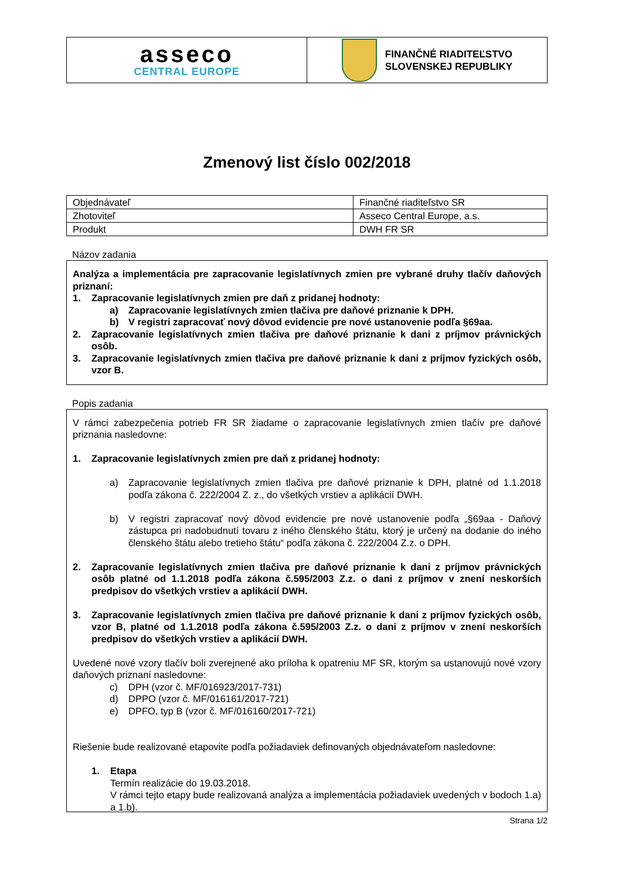asseco
CENTRAL EUROPE
FINANČNÉ RIADITEĽSTVO
SLOVENSKEJ REPUBLIKY
Zmenový list číslo 002/2018
| Objednávateľ | Finančné riaditeľstvo SR |
| Zhotoviteľ | Asseco Central Europe, a.s. |
| Produkt | DWH FR SR |
Názov zadania
Analýza a implementácia pre zapracovanie legislatívnych zmien pre vybrané druhy tlačív daňových priznaní:
1. Zapracovanie legislatívnych zmien pre daň z pridanej hodnoty:
a) Zapracovanie legislatívnych zmien tlačiva pre daňové priznanie k DPH.
b) V registri zapracovať nový dôvod evidencie pre nové ustanovenie podľa §69aa.
2. Zapracovanie legislatívnych zmien tlačiva pre daňové priznanie k dani z príjmov právnických osôb.
3. Zapracovanie legislatívnych zmien tlačiva pre daňové priznanie k dani z príjmov fyzických osôb, vzor B.
Popis zadania
V rámci zabezpečenia potrieb FR SR žiadame o zapracovanie legislatívnych zmien tlačív pre daňové priznania nasledovne:
1. Zapracovanie legislatívnych zmien pre daň z pridanej hodnoty:
a) Zapracovanie legislatívnych zmien tlačiva pre daňové priznanie k DPH, platné od 1.1.2018 podľa zákona č. 222/2004 Z. z., do všetkých vrstiev a aplikácií DWH.
b) V registri zapracovať nový dôvod evidencie pre nové ustanovenie podľa „§69aa - Daňový zástupca pri nadobudnutí tovaru z iného členského štátu, ktorý je určený na dodanie do iného členského štátu alebo tretieho štátu“ podľa zákona č. 222/2004 Z.z. o DPH.
2. Zapracovanie legislatívnych zmien tlačiva pre daňové priznanie k dani z príjmov právnických osôb platné od 1.1.2018 podľa zákona č.595/2003 Z.z. o dani z príjmov v znení neskorších predpisov do všetkých vrstiev a aplikácií DWH.
3. Zapracovanie legislatívnych zmien tlačiva pre daňové priznanie k dani z príjmov fyzických osôb, vzor B, platné od 1.1.2018 podľa zákona č.595/2003 Z.z. o dani z príjmov v znení neskorších predpisov do všetkých vrstiev a aplikácií DWH.
Uvedené nové vzory tlačív boli zverejnené ako príloha k opatreniu MF SR, ktorým sa ustanovujú nové vzory daňových priznaní nasledovne:
c) DPH (vzor č. MF/016923/2017-731)
d) DPPO (vzor č. MF/016161/2017-721)
e) DPFO, typ B (vzor č. MF/016160/2017-721)
Riešenie bude realizované etapovite podľa požiadaviek definovaných objednávateľom nasledovne:
1. Etapa
Termín realizácie do 19.03.2018.
V rámci tejto etapy bude realizovaná analýza a implementácia požiadaviek uvedených v bodoch 1.a) a 1.b).
Strana 1/2